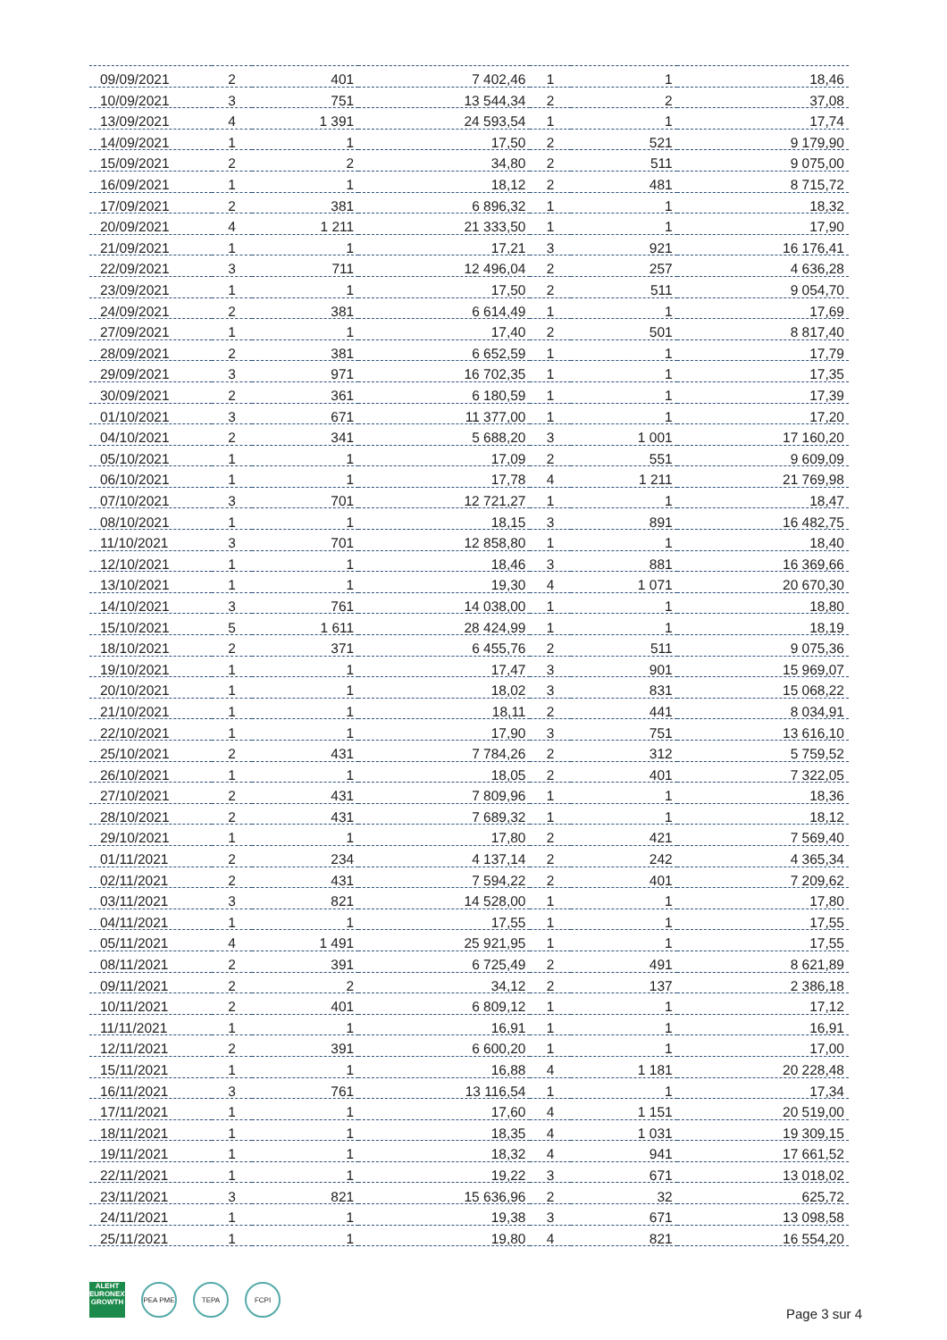| 09/09/2021 | 2 | 401 | 7 402,46 | 1 | 1 | 18,46 |
| 10/09/2021 | 3 | 751 | 13 544,34 | 2 | 2 | 37,08 |
| 13/09/2021 | 4 | 1 391 | 24 593,54 | 1 | 1 | 17,74 |
| 14/09/2021 | 1 | 1 | 17,50 | 2 | 521 | 9 179,90 |
| 15/09/2021 | 2 | 2 | 34,80 | 2 | 511 | 9 075,00 |
| 16/09/2021 | 1 | 1 | 18,12 | 2 | 481 | 8 715,72 |
| 17/09/2021 | 2 | 381 | 6 896,32 | 1 | 1 | 18,32 |
| 20/09/2021 | 4 | 1 211 | 21 333,50 | 1 | 1 | 17,90 |
| 21/09/2021 | 1 | 1 | 17,21 | 3 | 921 | 16 176,41 |
| 22/09/2021 | 3 | 711 | 12 496,04 | 2 | 257 | 4 636,28 |
| 23/09/2021 | 1 | 1 | 17,50 | 2 | 511 | 9 054,70 |
| 24/09/2021 | 2 | 381 | 6 614,49 | 1 | 1 | 17,69 |
| 27/09/2021 | 1 | 1 | 17,40 | 2 | 501 | 8 817,40 |
| 28/09/2021 | 2 | 381 | 6 652,59 | 1 | 1 | 17,79 |
| 29/09/2021 | 3 | 971 | 16 702,35 | 1 | 1 | 17,35 |
| 30/09/2021 | 2 | 361 | 6 180,59 | 1 | 1 | 17,39 |
| 01/10/2021 | 3 | 671 | 11 377,00 | 1 | 1 | 17,20 |
| 04/10/2021 | 2 | 341 | 5 688,20 | 3 | 1 001 | 17 160,20 |
| 05/10/2021 | 1 | 1 | 17,09 | 2 | 551 | 9 609,09 |
| 06/10/2021 | 1 | 1 | 17,78 | 4 | 1 211 | 21 769,98 |
| 07/10/2021 | 3 | 701 | 12 721,27 | 1 | 1 | 18,47 |
| 08/10/2021 | 1 | 1 | 18,15 | 3 | 891 | 16 482,75 |
| 11/10/2021 | 3 | 701 | 12 858,80 | 1 | 1 | 18,40 |
| 12/10/2021 | 1 | 1 | 18,46 | 3 | 881 | 16 369,66 |
| 13/10/2021 | 1 | 1 | 19,30 | 4 | 1 071 | 20 670,30 |
| 14/10/2021 | 3 | 761 | 14 038,00 | 1 | 1 | 18,80 |
| 15/10/2021 | 5 | 1 611 | 28 424,99 | 1 | 1 | 18,19 |
| 18/10/2021 | 2 | 371 | 6 455,76 | 2 | 511 | 9 075,36 |
| 19/10/2021 | 1 | 1 | 17,47 | 3 | 901 | 15 969,07 |
| 20/10/2021 | 1 | 1 | 18,02 | 3 | 831 | 15 068,22 |
| 21/10/2021 | 1 | 1 | 18,11 | 2 | 441 | 8 034,91 |
| 22/10/2021 | 1 | 1 | 17,90 | 3 | 751 | 13 616,10 |
| 25/10/2021 | 2 | 431 | 7 784,26 | 2 | 312 | 5 759,52 |
| 26/10/2021 | 1 | 1 | 18,05 | 2 | 401 | 7 322,05 |
| 27/10/2021 | 2 | 431 | 7 809,96 | 1 | 1 | 18,36 |
| 28/10/2021 | 2 | 431 | 7 689,32 | 1 | 1 | 18,12 |
| 29/10/2021 | 1 | 1 | 17,80 | 2 | 421 | 7 569,40 |
| 01/11/2021 | 2 | 234 | 4 137,14 | 2 | 242 | 4 365,34 |
| 02/11/2021 | 2 | 431 | 7 594,22 | 2 | 401 | 7 209,62 |
| 03/11/2021 | 3 | 821 | 14 528,00 | 1 | 1 | 17,80 |
| 04/11/2021 | 1 | 1 | 17,55 | 1 | 1 | 17,55 |
| 05/11/2021 | 4 | 1 491 | 25 921,95 | 1 | 1 | 17,55 |
| 08/11/2021 | 2 | 391 | 6 725,49 | 2 | 491 | 8 621,89 |
| 09/11/2021 | 2 | 2 | 34,12 | 2 | 137 | 2 386,18 |
| 10/11/2021 | 2 | 401 | 6 809,12 | 1 | 1 | 17,12 |
| 11/11/2021 | 1 | 1 | 16,91 | 1 | 1 | 16,91 |
| 12/11/2021 | 2 | 391 | 6 600,20 | 1 | 1 | 17,00 |
| 15/11/2021 | 1 | 1 | 16,88 | 4 | 1 181 | 20 228,48 |
| 16/11/2021 | 3 | 761 | 13 116,54 | 1 | 1 | 17,34 |
| 17/11/2021 | 1 | 1 | 17,60 | 4 | 1 151 | 20 519,00 |
| 18/11/2021 | 1 | 1 | 18,35 | 4 | 1 031 | 19 309,15 |
| 19/11/2021 | 1 | 1 | 18,32 | 4 | 941 | 17 661,52 |
| 22/11/2021 | 1 | 1 | 19,22 | 3 | 671 | 13 018,02 |
| 23/11/2021 | 3 | 821 | 15 636,96 | 2 | 32 | 625,72 |
| 24/11/2021 | 1 | 1 | 19,38 | 3 | 671 | 13 098,58 |
| 25/11/2021 | 1 | 1 | 19,80 | 4 | 821 | 16 554,20 |
ALEHT
EURONEXT GROWTH
PEA PME TEPA FCPI
Page 3 sur 4